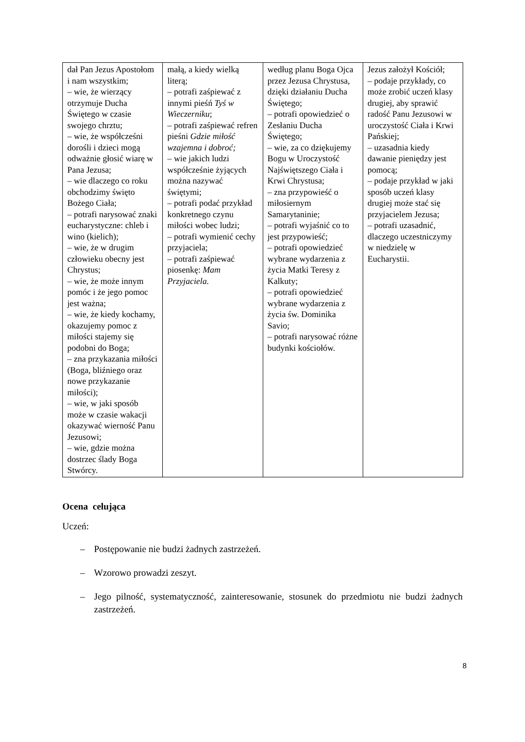| dał Pan Jezus Apostołom i nam wszystkim; – wie, że wierzący otrzymuje Ducha Świętego w czasie swojego chrztu; – wie, że współcześni dorośli i dzieci mogą odważnie głosić wiarę w Pana Jezusa; – wie dlaczego co roku obchodzimy święto Bożego Ciała; – potrafi narysować znaki eucharystyczne: chleb i wino (kielich); – wie, że w drugim człowieku obecny jest Chrystus; – wie, że może innym pomóc i że jego pomoc jest ważna; – wie, że kiedy kochamy, okazujemy pomoc z miłości stajemy się podobni do Boga; – zna przykazania miłości (Boga, bliźniego oraz nowe przykazanie miłości); – wie, w jaki sposób może w czasie wakacji okazywać wierność Panu Jezusowi; – wie, gdzie można dostrzec ślady Boga Stwórcy. | małą, a kiedy wielką literą; – potrafi zaśpiewać z innymi pieśń Tyś w Wieczerniku ; – potrafi zaśpiewać refren pieśni Gdzie miłość wzajemna i dobroć; – wie jakich ludzi współcześnie żyjących można nazywać świętymi; – potrafi podać przykład konkretnego czynu miłości wobec ludzi; – potrafi wymienić cechy przyjaciela; – potrafi zaśpiewać piosenkę: Mam Przyjaciela. | według planu Boga Ojca przez Jezusa Chrystusa, dzięki działaniu Ducha Świętego; – potrafi opowiedzieć o Zesłaniu Ducha Świętego; – wie, za co dziękujemy Bogu w Uroczystość Najświętszego Ciała i Krwi Chrystusa; – zna przypowieść o miłosiernym Samarytaninie; – potrafi wyjaśnić co to jest przypowieść; – potrafi opowiedzieć wybrane wydarzenia z życia Matki Teresy z Kalkuty; – potrafi opowiedzieć wybrane wydarzenia z życia św. Dominika Savio; – potrafi narysować różne budynki kościołów. | Jezus założył Kościół; – podaje przykłady, co może zrobić uczeń klasy drugiej, aby sprawić radość Panu Jezusowi w uroczystość Ciała i Krwi Pańskiej; – uzasadnia kiedy dawanie pieniędzy jest pomocą; – podaje przykład w jaki sposób uczeń klasy drugiej może stać się przyjacielem Jezusa; – potrafi uzasadnić, dlaczego uczestniczymy w niedzielę w Eucharystii. |
Ocena celująca
Uczeń:
– Postępowanie nie budzi żadnych zastrzeżeń.
– Wzorowo prowadzi zeszyt.
– Jego pilność, systematyczność, zainteresowanie, stosunek do przedmiotu nie budzi żadnych zastrzeżeń.
8